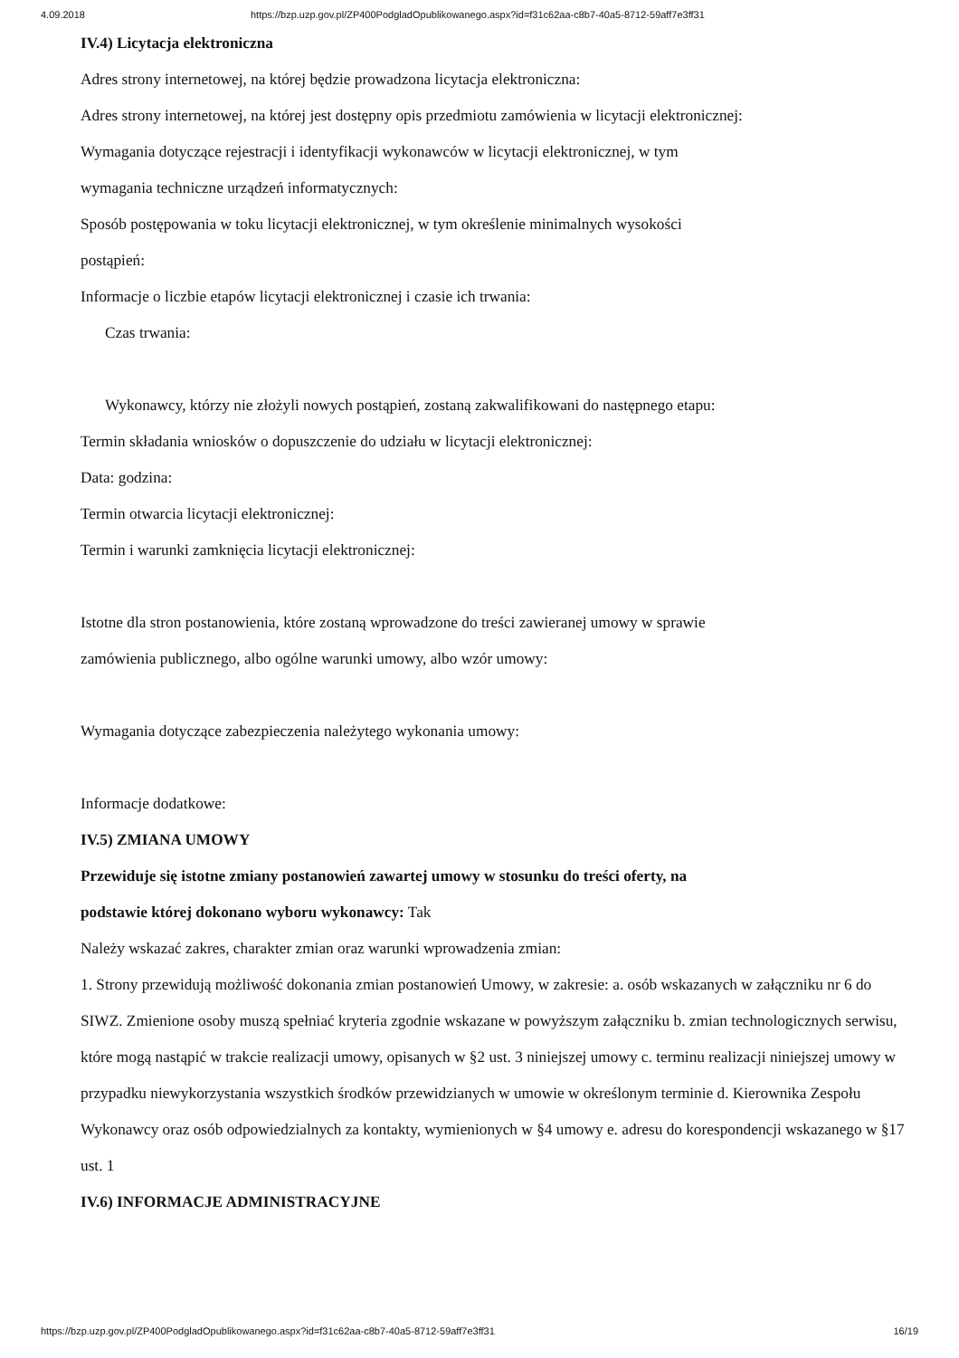4.09.2018 https://bzp.uzp.gov.pl/ZP400PodgladOpublikowanego.aspx?id=f31c62aa-c8b7-40a5-8712-59aff7e3ff31
IV.4) Licytacja elektroniczna
Adres strony internetowej, na której będzie prowadzona licytacja elektroniczna:
Adres strony internetowej, na której jest dostępny opis przedmiotu zamówienia w licytacji elektronicznej:
Wymagania dotyczące rejestracji i identyfikacji wykonawców w licytacji elektronicznej, w tym
wymagania techniczne urządzeń informatycznych:
Sposób postępowania w toku licytacji elektronicznej, w tym określenie minimalnych wysokości
postąpień:
Informacje o liczbie etapów licytacji elektronicznej i czasie ich trwania:
Czas trwania:
Wykonawcy, którzy nie złożyli nowych postąpień, zostaną zakwalifikowani do następnego etapu:
Termin składania wniosków o dopuszczenie do udziału w licytacji elektronicznej:
Data: godzina:
Termin otwarcia licytacji elektronicznej:
Termin i warunki zamknięcia licytacji elektronicznej:
Istotne dla stron postanowienia, które zostaną wprowadzone do treści zawieranej umowy w sprawie
zamówienia publicznego, albo ogólne warunki umowy, albo wzór umowy:
Wymagania dotyczące zabezpieczenia należytego wykonania umowy:
Informacje dodatkowe:
IV.5) ZMIANA UMOWY
Przewiduje się istotne zmiany postanowień zawartej umowy w stosunku do treści oferty, na
podstawie której dokonano wyboru wykonawcy: Tak
Należy wskazać zakres, charakter zmian oraz warunki wprowadzenia zmian:
1. Strony przewidują możliwość dokonania zmian postanowień Umowy, w zakresie: a. osób wskazanych w załączniku nr 6 do SIWZ. Zmienione osoby muszą spełniać kryteria zgodnie wskazane w powyższym załączniku b. zmian technologicznych serwisu, które mogą nastąpić w trakcie realizacji umowy, opisanych w §2 ust. 3 niniejszej umowy c. terminu realizacji niniejszej umowy w przypadku niewykorzystania wszystkich środków przewidzianych w umowie w określonym terminie d. Kierownika Zespołu Wykonawcy oraz osób odpowiedzialnych za kontakty, wymienionych w §4 umowy e. adresu do korespondencji wskazanego w §17 ust. 1
IV.6) INFORMACJE ADMINISTRACYJNE
https://bzp.uzp.gov.pl/ZP400PodgladOpublikowanego.aspx?id=f31c62aa-c8b7-40a5-8712-59aff7e3ff31 16/19